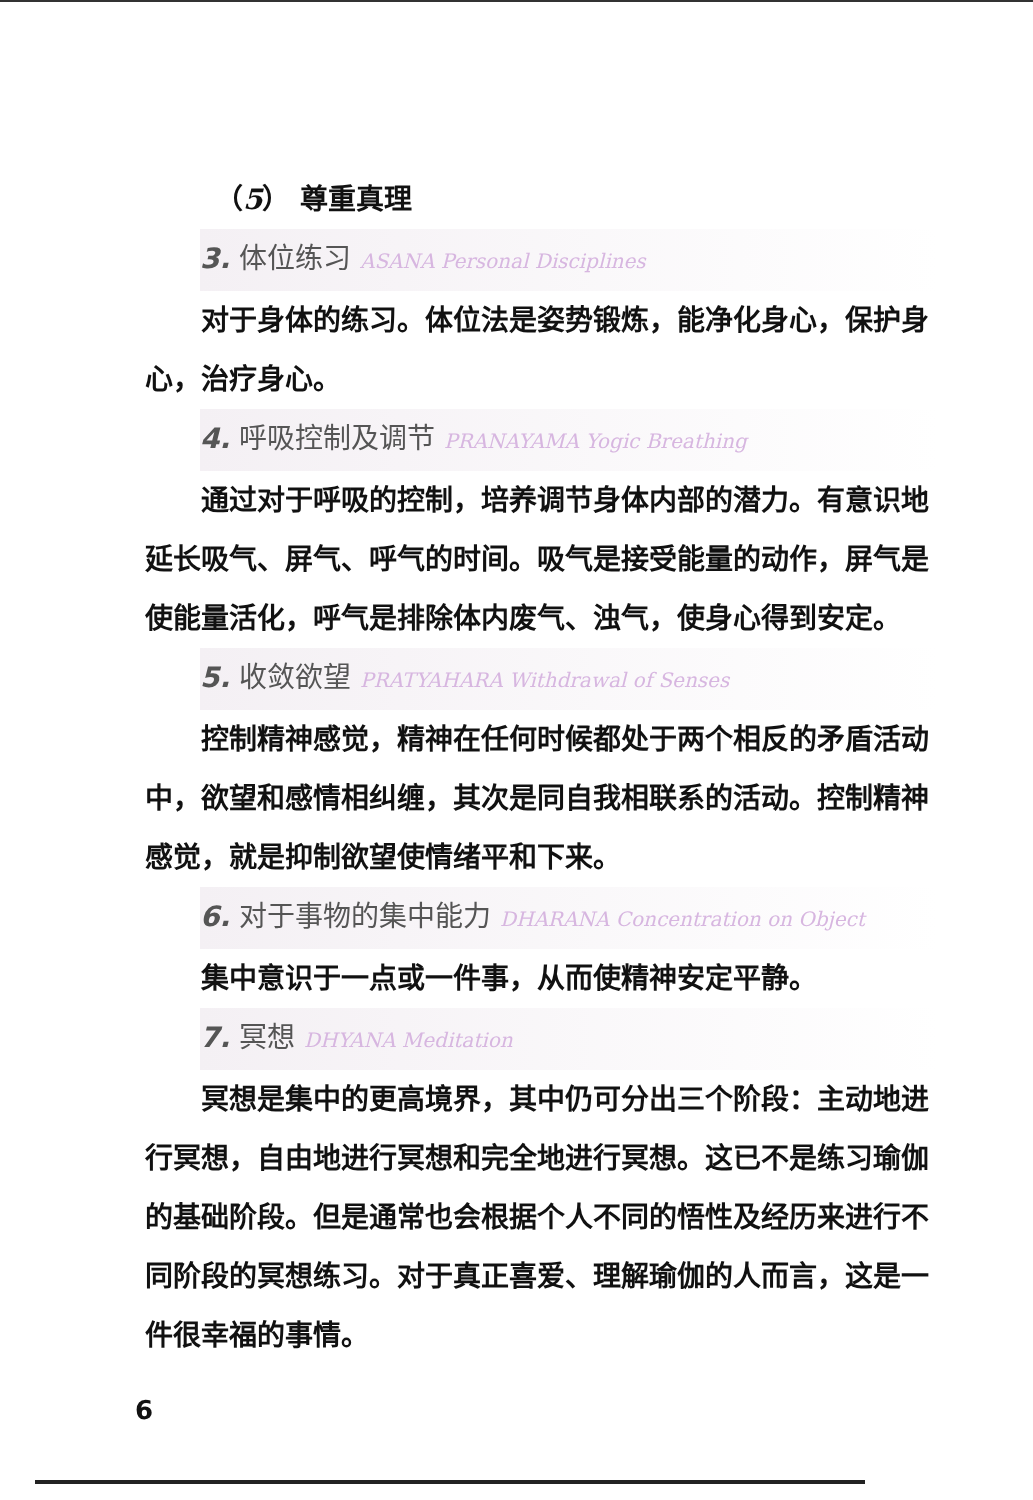（5） 尊重真理
3. 体位练习 ASANA Personal Disciplines
对于身体的练习。体位法是姿势锻炼，能净化身心，保护身心，治疗身心。
4. 呼吸控制及调节 PRANAYAMA Yogic Breathing
通过对于呼吸的控制，培养调节身体内部的潜力。有意识地延长吸气、屏气、呼气的时间。吸气是接受能量的动作，屏气是使能量活化，呼气是排除体内废气、浊气，使身心得到安定。
5. 收敛欲望 PRATYAHARA Withdrawal of Senses
控制精神感觉，精神在任何时候都处于两个相反的矛盾活动中，欲望和感情相纠缠，其次是同自我相联系的活动。控制精神感觉，就是抑制欲望使情绪平和下来。
6. 对于事物的集中能力 DHARANA Concentration on Object
集中意识于一点或一件事，从而使精神安定平静。
7. 冥想 DHYANA Meditation
冥想是集中的更高境界，其中仍可分出三个阶段：主动地进行冥想，自由地进行冥想和完全地进行冥想。这已不是练习瑜伽的基础阶段。但是通常也会根据个人不同的悟性及经历来进行不同阶段的冥想练习。对于真正喜爱、理解瑜伽的人而言，这是一件很幸福的事情。
6